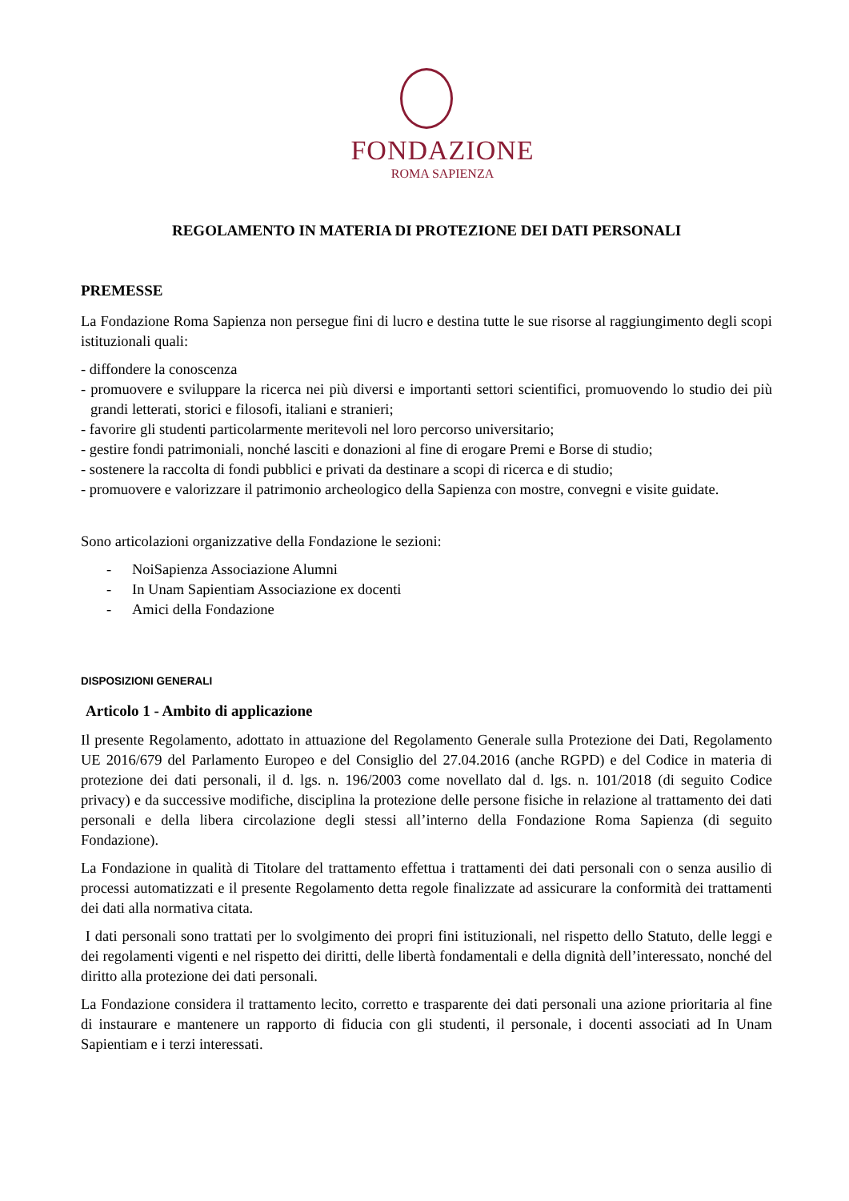FONDAZIONE
ROMA SAPIENZA
REGOLAMENTO IN MATERIA DI PROTEZIONE DEI DATI PERSONALI
PREMESSE
La Fondazione Roma Sapienza non persegue fini di lucro e destina tutte le sue risorse al raggiungimento degli scopi istituzionali quali:
- diffondere la conoscenza
- promuovere e sviluppare la ricerca nei più diversi e importanti settori scientifici, promuovendo lo studio dei più grandi letterati, storici e filosofi, italiani e stranieri;
- favorire gli studenti particolarmente meritevoli nel loro percorso universitario;
- gestire fondi patrimoniali, nonché lasciti e donazioni al fine di erogare Premi e Borse di studio;
- sostenere la raccolta di fondi pubblici e privati da destinare a scopi di ricerca e di studio;
- promuovere e valorizzare il patrimonio archeologico della Sapienza con mostre, convegni e visite guidate.
Sono articolazioni organizzative della Fondazione le sezioni:
- NoiSapienza Associazione Alumni
- In Unam Sapientiam Associazione ex docenti
- Amici della Fondazione
DISPOSIZIONI GENERALI
Articolo 1 - Ambito di applicazione
Il presente Regolamento, adottato in attuazione del Regolamento Generale sulla Protezione dei Dati, Regolamento UE 2016/679 del Parlamento Europeo e del Consiglio del 27.04.2016 (anche RGPD) e del Codice in materia di protezione dei dati personali, il d. lgs. n. 196/2003 come novellato dal d. lgs. n. 101/2018 (di seguito Codice privacy) e da successive modifiche, disciplina la protezione delle persone fisiche in relazione al trattamento dei dati personali e della libera circolazione degli stessi all’interno della Fondazione Roma Sapienza (di seguito Fondazione).
La Fondazione in qualità di Titolare del trattamento effettua i trattamenti dei dati personali con o senza ausilio di processi automatizzati e il presente Regolamento detta regole finalizzate ad assicurare la conformità dei trattamenti dei dati alla normativa citata.
I dati personali sono trattati per lo svolgimento dei propri fini istituzionali, nel rispetto dello Statuto, delle leggi e dei regolamenti vigenti e nel rispetto dei diritti, delle libertà fondamentali e della dignità dell’interessato, nonché del diritto alla protezione dei dati personali.
La Fondazione considera il trattamento lecito, corretto e trasparente dei dati personali una azione prioritaria al fine di instaurare e mantenere un rapporto di fiducia con gli studenti, il personale, i docenti associati ad In Unam Sapientiam e i terzi interessati.